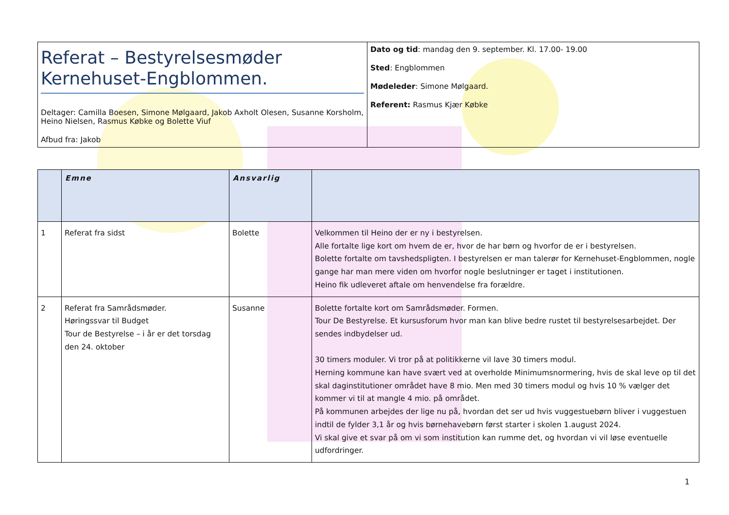| Referat – Bestyrelsesmøder Kernehuset-Engblommen. Deltager: Camilla Boesen, Simone Mølgaard, Jakob Axholt Olesen, Susanne Korsholm, Heino Nielsen, Rasmus Købke og Bolette Viuf Afbud fra: Jakob | Dato og tid : mandag den 9. september. Kl. 17.00- 19.00 Sted : Engblommen Mødeleder : Simone Mølgaard. Referent: Rasmus Kjær Købke |
| | Emne | Ansvarlig | |
| --- | --- | --- | --- |
| 1 | Referat fra sidst | Bolette | Velkommen til Heino der er ny i bestyrelsen. Alle fortalte lige kort om hvem de er, hvor de har børn og hvorfor de er i bestyrelsen. Bolette fortalte om tavshedspligten. I bestyrelsen er man talerør for Kernehuset-Engblommen, nogle gange har man mere viden om hvorfor nogle beslutninger er taget i institutionen. Heino fik udleveret aftale om henvendelse fra forældre. |
| 2 | Referat fra Samrådsmøder. Høringssvar til Budget Tour de Bestyrelse – i år er det torsdag den 24. oktober | Susanne | Bolette fortalte kort om Samrådsmøder. Formen. Tour De Bestyrelse. Et kursusforum hvor man kan blive bedre rustet til bestyrelsesarbejdet. Der sendes indbydelser ud. 30 timers moduler. Vi tror på at politikkerne vil lave 30 timers modul. Herning kommune kan have svært ved at overholde Minimumsnormering, hvis de skal leve op til det skal daginstitutioner området have 8 mio. Men med 30 timers modul og hvis 10 % vælger det kommer vi til at mangle 4 mio. på området. På kommunen arbejdes der lige nu på, hvordan det ser ud hvis vuggestuebørn bliver i vuggestuen indtil de fylder 3,1 år og hvis børnehavebørn først starter i skolen 1.august 2024. Vi skal give et svar på om vi som institution kan rumme det, og hvordan vi vil løse eventuelle udfordringer. |
1